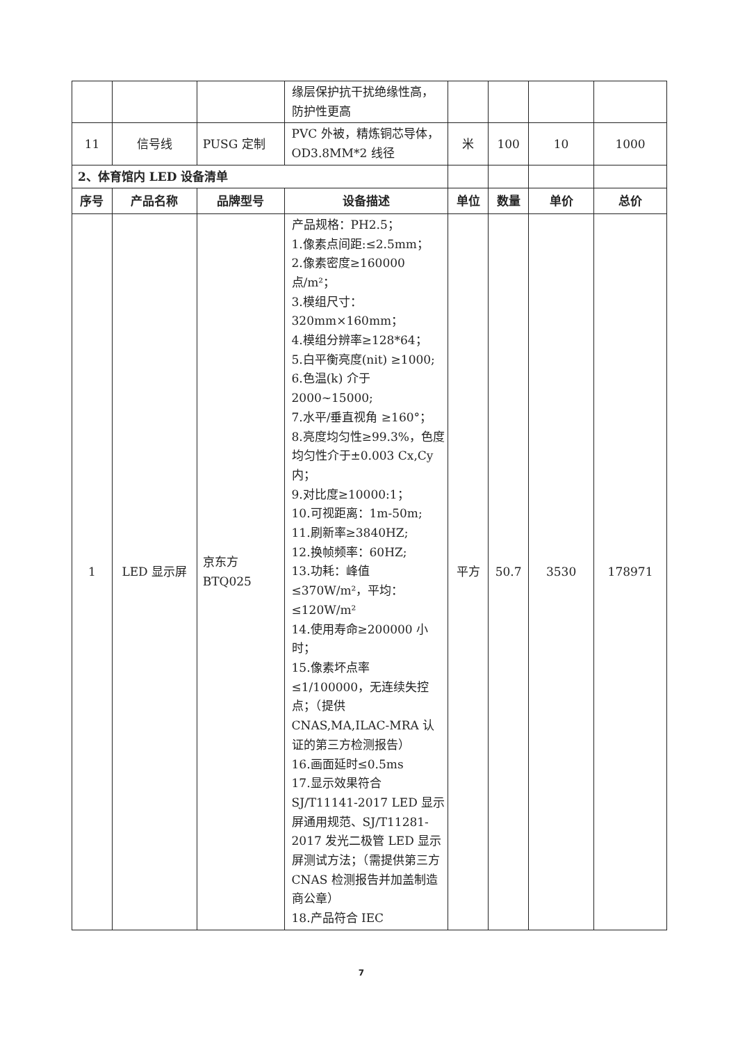| | | | 缘层保护抗干扰绝缘性高，防护性更高 | | | | |
| 11 | 信号线 | PUSG 定制 | PVC 外被，精炼铜芯导体，OD3.8MM*2 线径 | 米 | 100 | 10 | 1000 |
| 2、体育馆内 LED 设备清单 | | | | | | | |
| 序号 | 产品名称 | 品牌型号 | 设备描述 | 单位 | 数量 | 单价 | 总价 |
| 1 | LED 显示屏 | 京东方 BTQ025 | 产品规格：PH2.5； 1.像素点间距:≤2.5mm； 2.像素密度≥160000 点/m²； 3.模组尺寸：320mm×160mm； 4.模组分辨率≥128*64； 5.白平衡亮度(nit) ≥1000; 6.色温(k) 介于 2000~15000; 7.水平/垂直视角 ≥160°； 8.亮度均匀性≥99.3%，色度均匀性介于±0.003 Cx,Cy 内； 9.对比度≥10000:1； 10.可视距离：1m-50m; 11.刷新率≥3840HZ; 12.换帧频率：60HZ; 13.功耗：峰值≤370W/m²，平均：≤120W/m² 14.使用寿命≥200000 小时； 15.像素坏点率≤1/100000，无连续失控点；（提供 CNAS,MA,ILAC-MRA 认证的第三方检测报告） 16.画面延时≤0.5ms 17.显示效果符合 SJ/T11141-2017 LED 显示屏通用规范、SJ/T11281-2017 发光二极管 LED 显示屏测试方法；（需提供第三方 CNAS 检测报告并加盖制造商公章） 18.产品符合 IEC | 平方 | 50.7 | 3530 | 178971 |
7